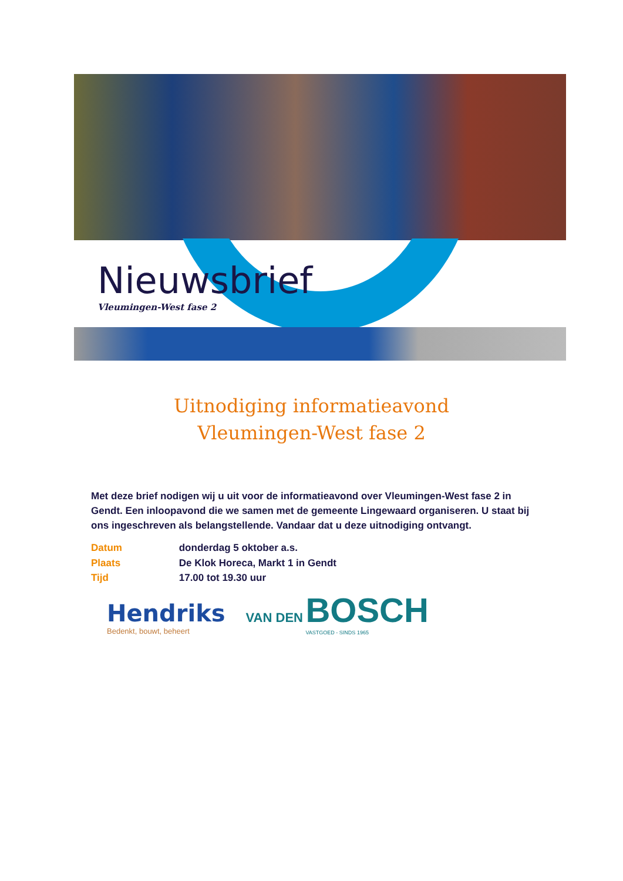Nieuwsbrief
Vleumingen-West fase 2
Uitnodiging informatieavond
Vleumingen-West fase 2
Met deze brief nodigen wij u uit voor de informatieavond over Vleumingen-West fase 2 in Gendt. Een inloopavond die we samen met de gemeente Lingewaard organiseren. U staat bij ons ingeschreven als belangstellende. Vandaar dat u deze uitnodiging ontvangt.
Datum donderdag 5 oktober a.s.
Plaats De Klok Horeca, Markt 1 in Gendt
Tijd 17.00 tot 19.30 uur
Hendriks
Bedenkt, bouwt, beheert
VAN DEN BOSCH
VASTGOED - SINDS 1965